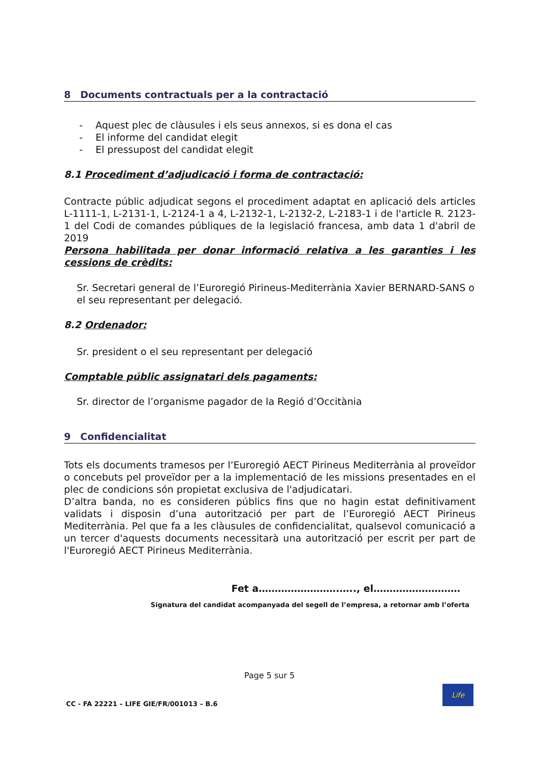8 Documents contractuals per a la contractació
- Aquest plec de clàusules i els seus annexos, si es dona el cas
- El informe del candidat elegit
- El pressupost del candidat elegit
8.1 Procediment d’adjudicació i forma de contractació:
Contracte públic adjudicat segons el procediment adaptat en aplicació dels articles L-1111-1, L-2131-1, L-2124-1 a 4, L-2132-1, L-2132-2, L-2183-1 i de l'article R. 2123-1 del Codi de comandes públiques de la legislació francesa, amb data 1 d'abril de 2019
Persona habilitada per donar informació relativa a les garanties i les cessions de crèdits:
Sr. Secretari general de l’Euroregió Pirineus-Mediterrània Xavier BERNARD-SANS o el seu representant per delegació.
8.2 Ordenador:
Sr. president o el seu representant per delegació
Comptable públic assignatari dels pagaments:
Sr. director de l’organisme pagador de la Regió d’Occitània
9 Confidencialitat
Tots els documents tramesos per l’Euroregió AECT Pirineus Mediterrània al proveïdor o concebuts pel proveïdor per a la implementació de les missions presentades en el plec de condicions són propietat exclusiva de l'adjudicatari.
D’altra banda, no es consideren públics fins que no hagin estat definitivament validats i disposin d’una autorització per part de l’Euroregió AECT Pirineus Mediterrània. Pel que fa a les clàusules de confidencialitat, qualsevol comunicació a un tercer d'aquests documents necessitarà una autorització per escrit per part de l'Euroregió AECT Pirineus Mediterrània.
Fet a…………………….….., el………………………
Signatura del candidat acompanyada del segell de l’empresa, a retornar amb l’oferta
Page 5 sur 5
CC - FA 22221 – LIFE GIE/FR/001013 – B.6
Life